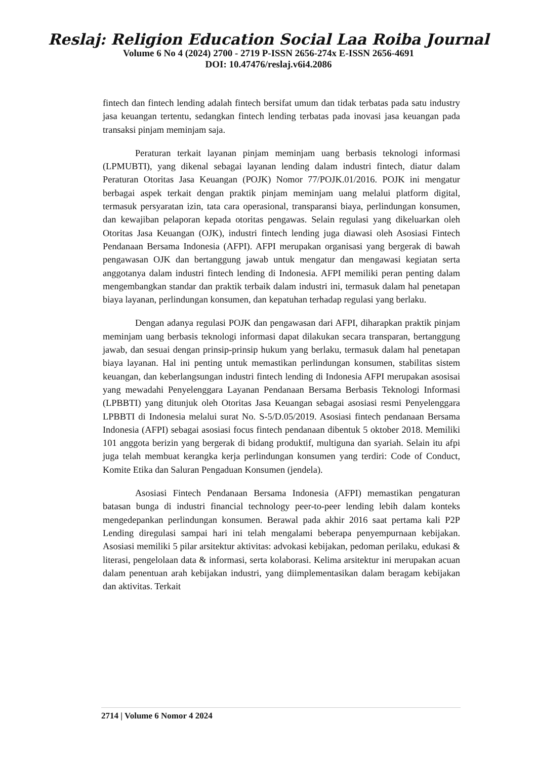Reslaj: Religion Education Social Laa Roiba Journal
Volume 6 No 4 (2024) 2700 - 2719 P-ISSN 2656-274x E-ISSN 2656-4691
DOI: 10.47476/reslaj.v6i4.2086
fintech dan fintech lending adalah fintech bersifat umum dan tidak terbatas pada satu industry jasa keuangan tertentu, sedangkan fintech lending terbatas pada inovasi jasa keuangan pada transaksi pinjam meminjam saja.
Peraturan terkait layanan pinjam meminjam uang berbasis teknologi informasi (LPMUBTI), yang dikenal sebagai layanan lending dalam industri fintech, diatur dalam Peraturan Otoritas Jasa Keuangan (POJK) Nomor 77/POJK.01/2016. POJK ini mengatur berbagai aspek terkait dengan praktik pinjam meminjam uang melalui platform digital, termasuk persyaratan izin, tata cara operasional, transparansi biaya, perlindungan konsumen, dan kewajiban pelaporan kepada otoritas pengawas. Selain regulasi yang dikeluarkan oleh Otoritas Jasa Keuangan (OJK), industri fintech lending juga diawasi oleh Asosiasi Fintech Pendanaan Bersama Indonesia (AFPI). AFPI merupakan organisasi yang bergerak di bawah pengawasan OJK dan bertanggung jawab untuk mengatur dan mengawasi kegiatan serta anggotanya dalam industri fintech lending di Indonesia. AFPI memiliki peran penting dalam mengembangkan standar dan praktik terbaik dalam industri ini, termasuk dalam hal penetapan biaya layanan, perlindungan konsumen, dan kepatuhan terhadap regulasi yang berlaku.
Dengan adanya regulasi POJK dan pengawasan dari AFPI, diharapkan praktik pinjam meminjam uang berbasis teknologi informasi dapat dilakukan secara transparan, bertanggung jawab, dan sesuai dengan prinsip-prinsip hukum yang berlaku, termasuk dalam hal penetapan biaya layanan. Hal ini penting untuk memastikan perlindungan konsumen, stabilitas sistem keuangan, dan keberlangsungan industri fintech lending di Indonesia AFPI merupakan asosisai yang mewadahi Penyelenggara Layanan Pendanaan Bersama Berbasis Teknologi Informasi (LPBBTI) yang ditunjuk oleh Otoritas Jasa Keuangan sebagai asosiasi resmi Penyelenggara LPBBTI di Indonesia melalui surat No. S-5/D.05/2019. Asosiasi fintech pendanaan Bersama Indonesia (AFPI) sebagai asosiasi focus fintech pendanaan dibentuk 5 oktober 2018. Memiliki 101 anggota berizin yang bergerak di bidang produktif, multiguna dan syariah. Selain itu afpi juga telah membuat kerangka kerja perlindungan konsumen yang terdiri: Code of Conduct, Komite Etika dan Saluran Pengaduan Konsumen (jendela).
Asosiasi Fintech Pendanaan Bersama Indonesia (AFPI) memastikan pengaturan batasan bunga di industri financial technology peer-to-peer lending lebih dalam konteks mengedepankan perlindungan konsumen. Berawal pada akhir 2016 saat pertama kali P2P Lending diregulasi sampai hari ini telah mengalami beberapa penyempurnaan kebijakan. Asosiasi memiliki 5 pilar arsitektur aktivitas: advokasi kebijakan, pedoman perilaku, edukasi & literasi, pengelolaan data & informasi, serta kolaborasi. Kelima arsitektur ini merupakan acuan dalam penentuan arah kebijakan industri, yang diimplementasikan dalam beragam kebijakan dan aktivitas. Terkait
2714 | Volume 6 Nomor 4 2024